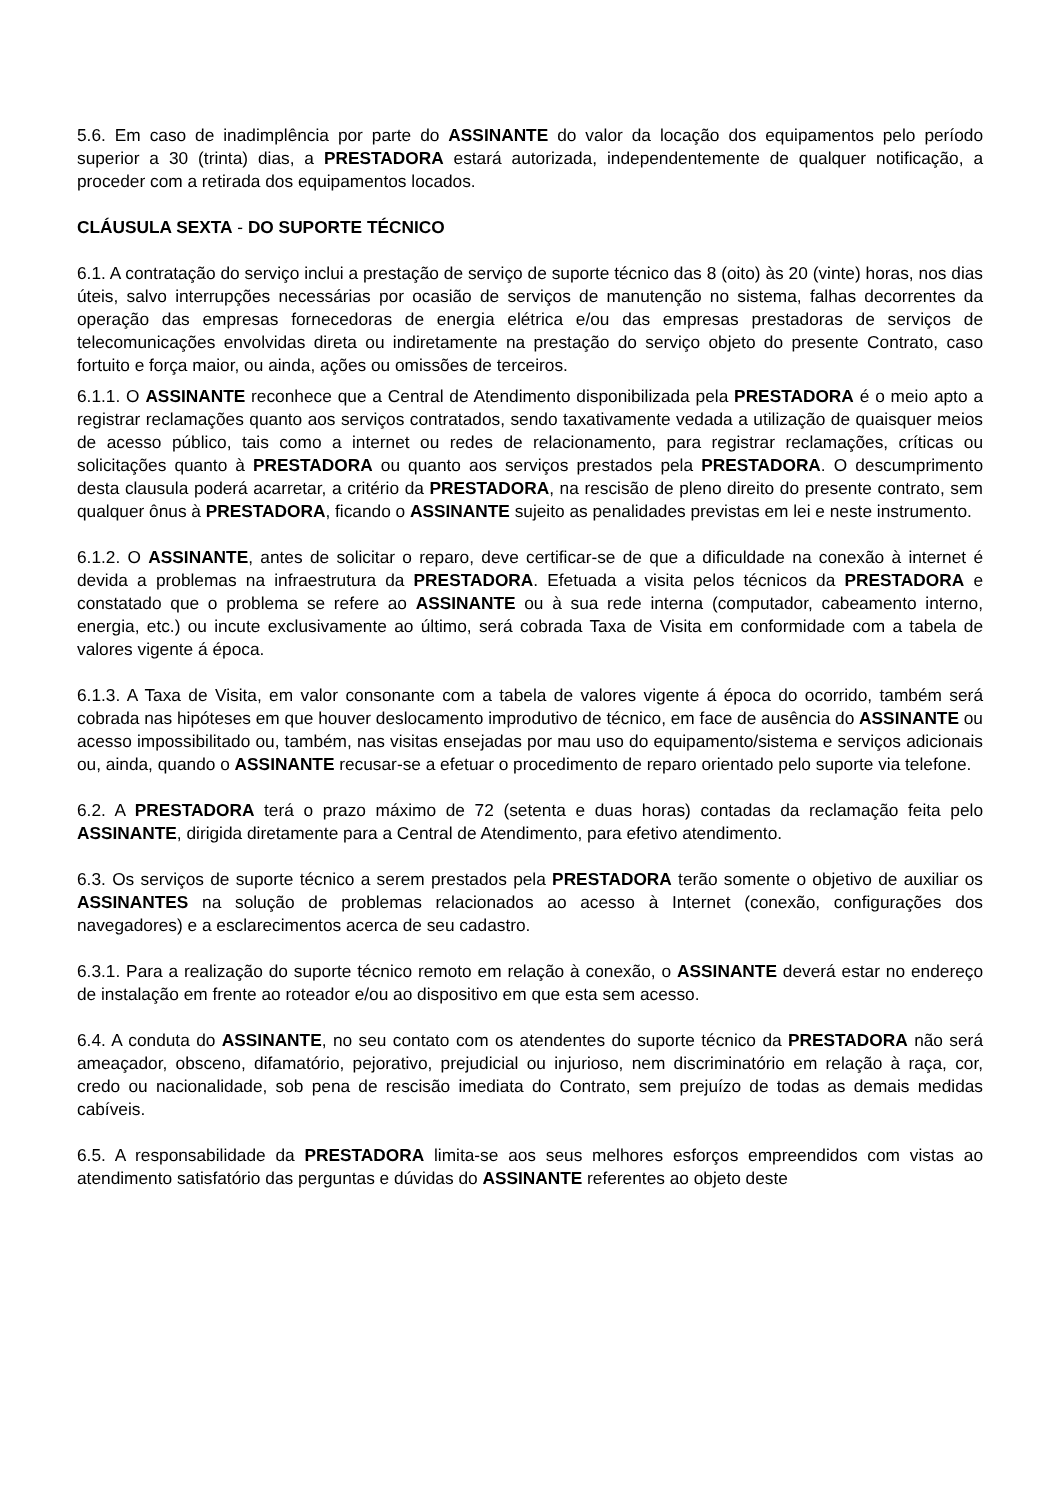5.6. Em caso de inadimplência por parte do ASSINANTE do valor da locação dos equipamentos pelo período superior a 30 (trinta) dias, a PRESTADORA estará autorizada, independentemente de qualquer notificação, a proceder com a retirada dos equipamentos locados.
CLÁUSULA SEXTA - DO SUPORTE TÉCNICO
6.1. A contratação do serviço inclui a prestação de serviço de suporte técnico das 8 (oito) às 20 (vinte) horas, nos dias úteis, salvo interrupções necessárias por ocasião de serviços de manutenção no sistema, falhas decorrentes da operação das empresas fornecedoras de energia elétrica e/ou das empresas prestadoras de serviços de telecomunicações envolvidas direta ou indiretamente na prestação do serviço objeto do presente Contrato, caso fortuito e força maior, ou ainda, ações ou omissões de terceiros.
6.1.1. O ASSINANTE reconhece que a Central de Atendimento disponibilizada pela PRESTADORA é o meio apto a registrar reclamações quanto aos serviços contratados, sendo taxativamente vedada a utilização de quaisquer meios de acesso público, tais como a internet ou redes de relacionamento, para registrar reclamações, críticas ou solicitações quanto à PRESTADORA ou quanto aos serviços prestados pela PRESTADORA. O descumprimento desta clausula poderá acarretar, a critério da PRESTADORA, na rescisão de pleno direito do presente contrato, sem qualquer ônus à PRESTADORA, ficando o ASSINANTE sujeito as penalidades previstas em lei e neste instrumento.
6.1.2. O ASSINANTE, antes de solicitar o reparo, deve certificar-se de que a dificuldade na conexão à internet é devida a problemas na infraestrutura da PRESTADORA. Efetuada a visita pelos técnicos da PRESTADORA e constatado que o problema se refere ao ASSINANTE ou à sua rede interna (computador, cabeamento interno, energia, etc.) ou incute exclusivamente ao último, será cobrada Taxa de Visita em conformidade com a tabela de valores vigente á época.
6.1.3. A Taxa de Visita, em valor consonante com a tabela de valores vigente á época do ocorrido, também será cobrada nas hipóteses em que houver deslocamento improdutivo de técnico, em face de ausência do ASSINANTE ou acesso impossibilitado ou, também, nas visitas ensejadas por mau uso do equipamento/sistema e serviços adicionais ou, ainda, quando o ASSINANTE recusar-se a efetuar o procedimento de reparo orientado pelo suporte via telefone.
6.2. A PRESTADORA terá o prazo máximo de 72 (setenta e duas horas) contadas da reclamação feita pelo ASSINANTE, dirigida diretamente para a Central de Atendimento, para efetivo atendimento.
6.3. Os serviços de suporte técnico a serem prestados pela PRESTADORA terão somente o objetivo de auxiliar os ASSINANTES na solução de problemas relacionados ao acesso à Internet (conexão, configurações dos navegadores) e a esclarecimentos acerca de seu cadastro.
6.3.1. Para a realização do suporte técnico remoto em relação à conexão, o ASSINANTE deverá estar no endereço de instalação em frente ao roteador e/ou ao dispositivo em que esta sem acesso.
6.4. A conduta do ASSINANTE, no seu contato com os atendentes do suporte técnico da PRESTADORA não será ameaçador, obsceno, difamatório, pejorativo, prejudicial ou injurioso, nem discriminatório em relação à raça, cor, credo ou nacionalidade, sob pena de rescisão imediata do Contrato, sem prejuízo de todas as demais medidas cabíveis.
6.5. A responsabilidade da PRESTADORA limita-se aos seus melhores esforços empreendidos com vistas ao atendimento satisfatório das perguntas e dúvidas do ASSINANTE referentes ao objeto deste